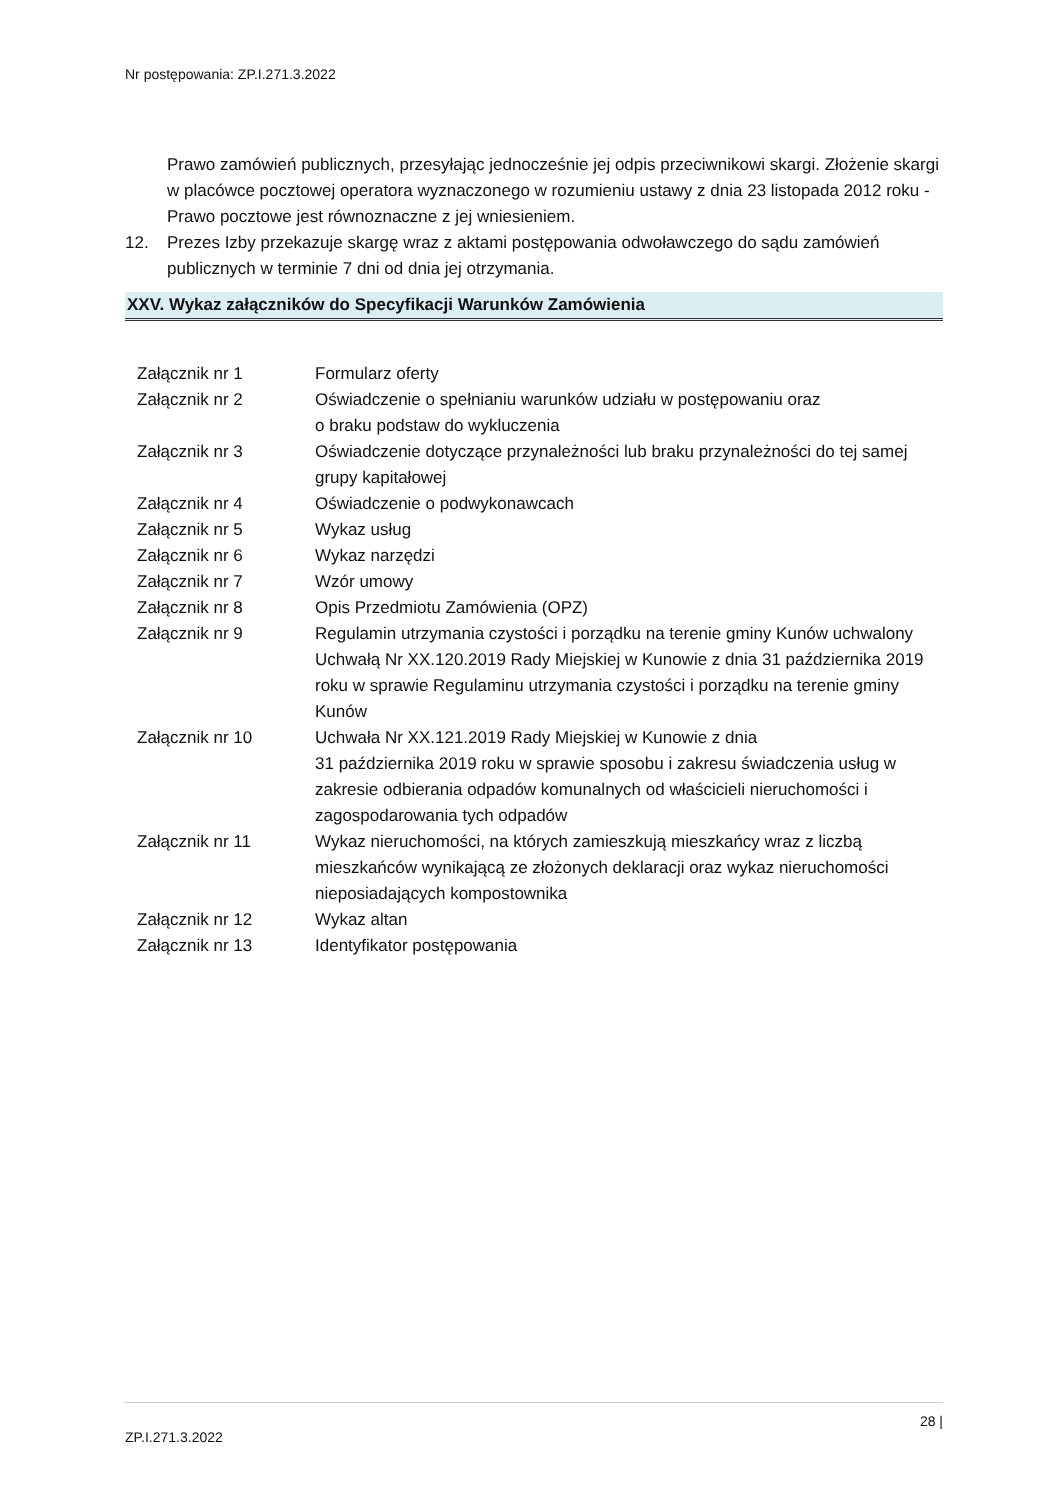Nr postępowania: ZP.I.271.3.2022
Prawo zamówień publicznych, przesyłając jednocześnie jej odpis przeciwnikowi skargi. Złożenie skargi w placówce pocztowej operatora wyznaczonego w rozumieniu ustawy z dnia 23 listopada 2012 roku - Prawo pocztowe jest równoznaczne z jej wniesieniem.
12. Prezes Izby przekazuje skargę wraz z aktami postępowania odwoławczego do sądu zamówień publicznych w terminie 7 dni od dnia jej otrzymania.
XXV. Wykaz załączników do Specyfikacji Warunków Zamówienia
| Załącznik nr 1 | Formularz oferty |
| Załącznik nr 2 | Oświadczenie o spełnianiu warunków udziału w postępowaniu oraz o braku podstaw do wykluczenia |
| Załącznik nr 3 | Oświadczenie dotyczące przynależności lub braku przynależności do tej samej grupy kapitałowej |
| Załącznik nr 4 | Oświadczenie o podwykonawcach |
| Załącznik nr 5 | Wykaz usług |
| Załącznik nr 6 | Wykaz narzędzi |
| Załącznik nr 7 | Wzór umowy |
| Załącznik nr 8 | Opis Przedmiotu Zamówienia (OPZ) |
| Załącznik nr 9 | Regulamin utrzymania czystości i porządku na terenie gminy Kunów uchwalony Uchwałą Nr XX.120.2019 Rady Miejskiej w Kunowie z dnia 31 października 2019 roku w sprawie Regulaminu utrzymania czystości i porządku na terenie gminy Kunów |
| Załącznik nr 10 | Uchwała Nr XX.121.2019 Rady Miejskiej w Kunowie z dnia 31 października 2019 roku w sprawie sposobu i zakresu świadczenia usług w zakresie odbierania odpadów komunalnych od właścicieli nieruchomości i zagospodarowania tych odpadów |
| Załącznik nr 11 | Wykaz nieruchomości, na których zamieszkują mieszkańcy wraz z liczbą mieszkańców wynikającą ze złożonych deklaracji oraz wykaz nieruchomości nieposiadających kompostownika |
| Załącznik nr 12 | Wykaz altan |
| Załącznik nr 13 | Identyfikator postępowania |
28 |
ZP.I.271.3.2022